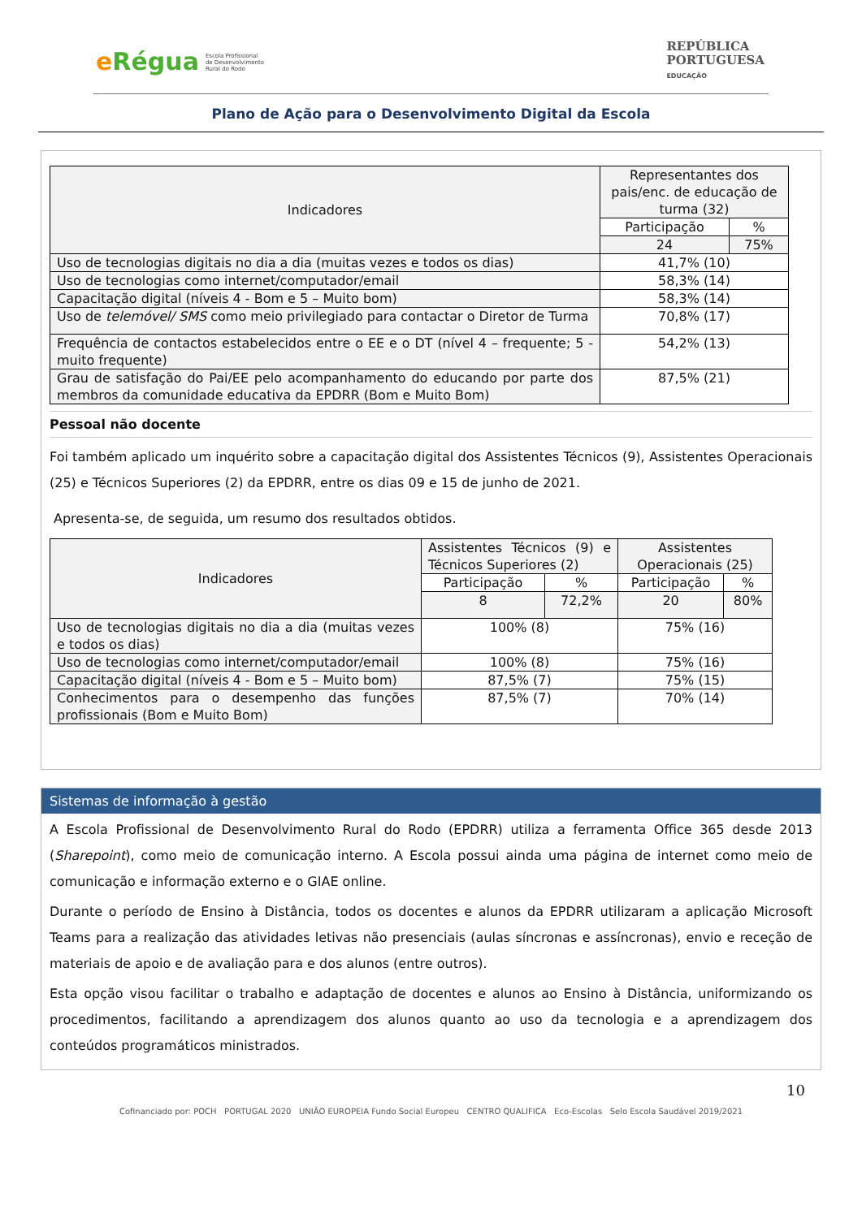eRégua Escola Profissional
de Desenvolvimento
Rural do Rodo
REPÚBLICA
PORTUGUESA
EDUCAÇÃO
Plano de Ação para o Desenvolvimento Digital da Escola
| Indicadores | Representantes dos pais/enc. de educação de turma (32) | |
| --- | --- | --- |
| | Participação | % |
| | 24 | 75% |
| Uso de tecnologias digitais no dia a dia (muitas vezes e todos os dias) | 41,7% (10) | |
| Uso de tecnologias como internet/computador/email | 58,3% (14) | |
| Capacitação digital (níveis 4 - Bom e 5 – Muito bom) | 58,3% (14) | |
| Uso de telemóvel/ SMS como meio privilegiado para contactar o Diretor de Turma | 70,8% (17) | |
| Frequência de contactos estabelecidos entre o EE e o DT (nível 4 – frequente; 5 - muito frequente) | 54,2% (13) | |
| Grau de satisfação do Pai/EE pelo acompanhamento do educando por parte dos membros da comunidade educativa da EPDRR (Bom e Muito Bom) | 87,5% (21) | |
Pessoal não docente
Foi também aplicado um inquérito sobre a capacitação digital dos Assistentes Técnicos (9), Assistentes Operacionais (25) e Técnicos Superiores (2) da EPDRR, entre os dias 09 e 15 de junho de 2021.
Apresenta-se, de seguida, um resumo dos resultados obtidos.
| Indicadores | Assistentes Técnicos (9) e Técnicos Superiores (2) | | Assistentes Operacionais (25) | |
| --- | --- | --- | --- | --- |
| | Participação | % | Participação | % |
| | 8 | 72,2% | 20 | 80% |
| Uso de tecnologias digitais no dia a dia (muitas vezes e todos os dias) | 100% (8) | | 75% (16) | |
| Uso de tecnologias como internet/computador/email | 100% (8) | | 75% (16) | |
| Capacitação digital (níveis 4 - Bom e 5 – Muito bom) | 87,5% (7) | | 75% (15) | |
| Conhecimentos para o desempenho das funções profissionais (Bom e Muito Bom) | 87,5% (7) | | 70% (14) | |
Sistemas de informação à gestão
A Escola Profissional de Desenvolvimento Rural do Rodo (EPDRR) utiliza a ferramenta Office 365 desde 2013 (Sharepoint), como meio de comunicação interno. A Escola possui ainda uma página de internet como meio de comunicação e informação externo e o GIAE online.
Durante o período de Ensino à Distância, todos os docentes e alunos da EPDRR utilizaram a aplicação Microsoft Teams para a realização das atividades letivas não presenciais (aulas síncronas e assíncronas), envio e receção de materiais de apoio e de avaliação para e dos alunos (entre outros).
Esta opção visou facilitar o trabalho e adaptação de docentes e alunos ao Ensino à Distância, uniformizando os procedimentos, facilitando a aprendizagem dos alunos quanto ao uso da tecnologia e a aprendizagem dos conteúdos programáticos ministrados.
10
Cofinanciado por: POCH PORTUGAL 2020 UNIÃO EUROPEIA Fundo Social Europeu CENTRO QUALIFICA Eco-Escolas Selo Escola Saudável 2019/2021